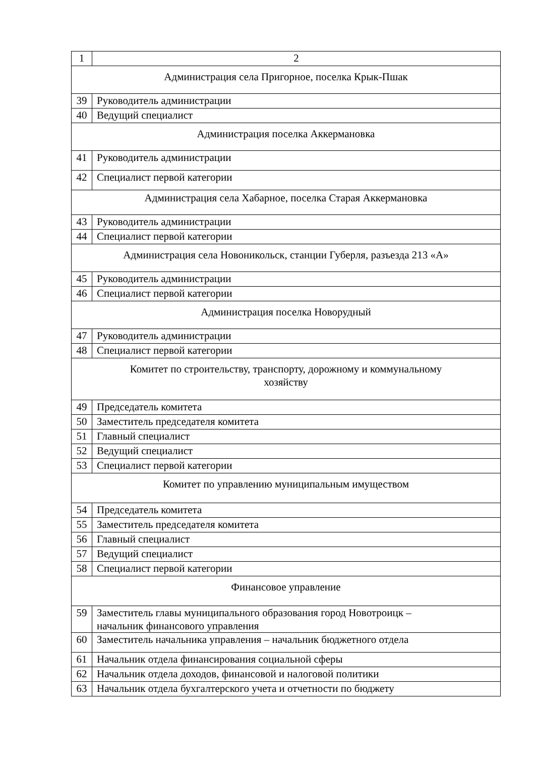| 1 | 2 |
| Администрация села Пригорное, поселка Крык-Пшак | |
| 39 | Руководитель администрации |
| 40 | Ведущий специалист |
| Администрация поселка Аккермановка | |
| 41 | Руководитель администрации |
| 42 | Специалист первой категории |
| Администрация села Хабарное, поселка Старая Аккермановка | |
| 43 | Руководитель администрации |
| 44 | Специалист первой категории |
| Администрация села Новоникольск, станции Губерля, разъезда 213 «А» | |
| 45 | Руководитель администрации |
| 46 | Специалист первой категории |
| Администрация поселка Новорудный | |
| 47 | Руководитель администрации |
| 48 | Специалист первой категории |
| Комитет по строительству, транспорту, дорожному и коммунальному хозяйству | |
| 49 | Председатель комитета |
| 50 | Заместитель председателя комитета |
| 51 | Главный специалист |
| 52 | Ведущий специалист |
| 53 | Специалист первой категории |
| Комитет по управлению муниципальным имуществом | |
| 54 | Председатель комитета |
| 55 | Заместитель председателя комитета |
| 56 | Главный специалист |
| 57 | Ведущий специалист |
| 58 | Специалист первой категории |
| Финансовое управление | |
| 59 | Заместитель главы муниципального образования город Новотроицк – начальник финансового управления |
| 60 | Заместитель начальника управления – начальник бюджетного отдела |
| 61 | Начальник отдела финансирования социальной сферы |
| 62 | Начальник отдела доходов, финансовой и налоговой политики |
| 63 | Начальник отдела бухгалтерского учета и отчетности по бюджету |